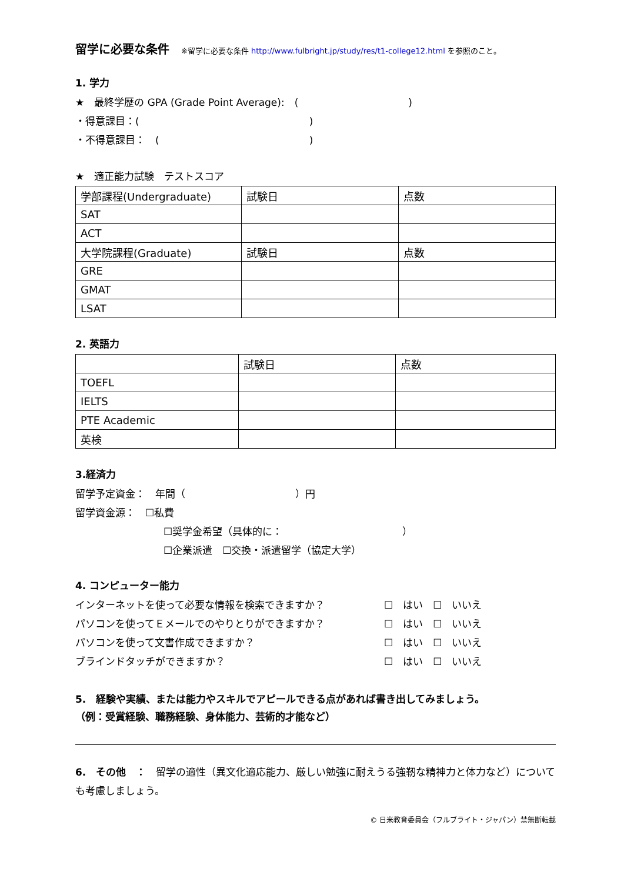留学に必要な条件
※留学に必要な条件 http://www.fulbright.jp/study/res/t1-college12.html を参照のこと。
1. 学力
★　最終学歴の GPA (Grade Point Average):　(　　　　　　　　　　　)
・得意課目：(　　　　　　　　　　　　　　　　　)
・不得意課目：　(　　　　　　　　　　　　　　　)
★　適正能力試験　テストスコア
| 学部課程(Undergraduate) | 試験日 | 点数 |
| SAT | | |
| ACT | | |
| 大学院課程(Graduate) | 試験日 | 点数 |
| GRE | | |
| GMAT | | |
| LSAT | | |
2. 英語力
| | 試験日 | 点数 |
| TOEFL | | |
| IELTS | | |
| PTE Academic | | |
| 英検 | | |
3.経済力
留学予定資金：　年間（　　　　　　　　　　　）円
留学資金源：　☐私費
☐奨学金希望（具体的に：　　　　　　　　　　　　）
☐企業派遣　☐交換・派遣留学（協定大学）
4. コンピューター能力
インターネットを使って必要な情報を検索できますか？ ☐　はい　☐　いいえ
パソコンを使ってＥメールでのやりとりができますか？ ☐　はい　☐　いいえ
パソコンを使って文書作成できますか？ ☐　はい　☐　いいえ
ブラインドタッチができますか？ ☐　はい　☐　いいえ
5.　経験や実績、または能力やスキルでアピールできる点があれば書き出してみましょう。
（例：受賞経験、職務経験、身体能力、芸術的才能など）
6.　その他　：　留学の適性（異文化適応能力、厳しい勉強に耐えうる強靭な精神力と体力など）についても考慮しましょう。
© 日米教育委員会（フルブライト・ジャパン）禁無断転載